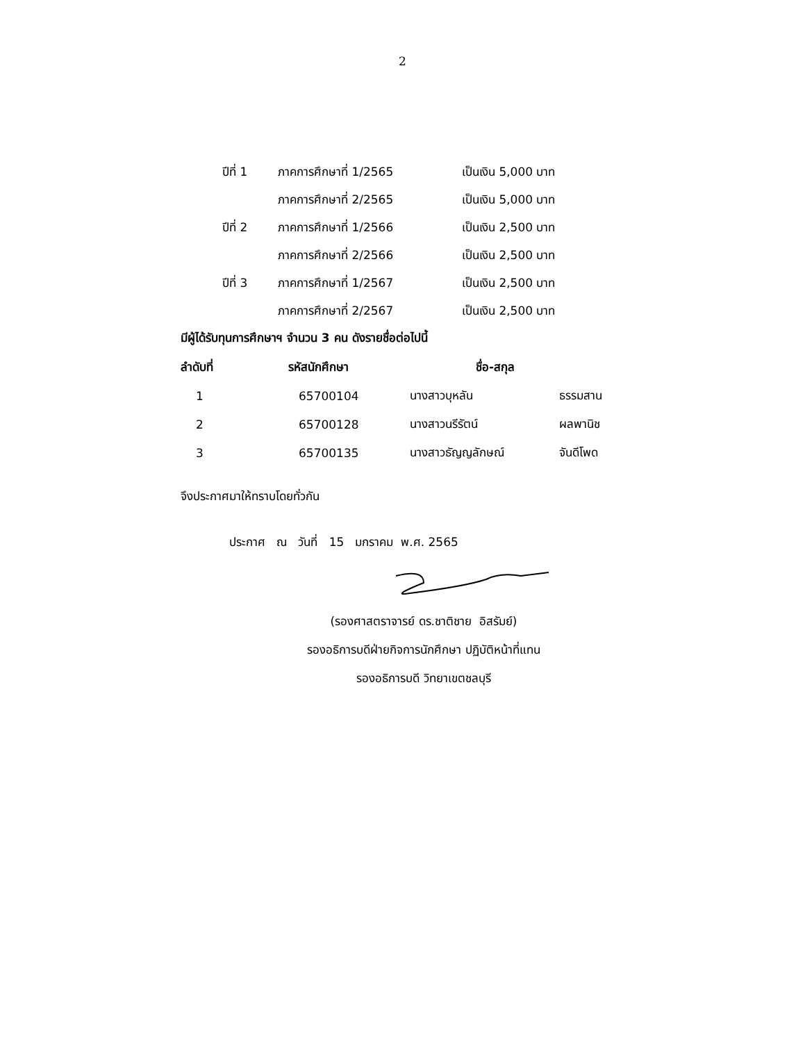2
| ปีที่ 1 | ภาคการศึกษาที่ 1/2565 | เป็นเงิน 5,000 บาท |
| | ภาคการศึกษาที่ 2/2565 | เป็นเงิน 5,000 บาท |
| ปีที่ 2 | ภาคการศึกษาที่ 1/2566 | เป็นเงิน 2,500 บาท |
| | ภาคการศึกษาที่ 2/2566 | เป็นเงิน 2,500 บาท |
| ปีที่ 3 | ภาคการศึกษาที่ 1/2567 | เป็นเงิน 2,500 บาท |
| | ภาคการศึกษาที่ 2/2567 | เป็นเงิน 2,500 บาท |
มีผู้ได้รับทุนการศึกษาฯ จำนวน 3 คน ดังรายชื่อต่อไปนี้
| ลำดับที่ | รหัสนักศึกษา | ชื่อ-สกุล | |
| --- | --- | --- | --- |
| 1 | 65700104 | นางสาวบุหลัน | ธรรมสาน |
| 2 | 65700128 | นางสาวนรีรัตน์ | ผลพานิช |
| 3 | 65700135 | นางสาวธัญญลักษณ์ | จันดีโพด |
จึงประกาศมาให้ทราบโดยทั่วกัน
ประกาศ ณ วันที่ 15 มกราคม พ.ศ. 2565
(รองศาสตราจารย์ ดร.ชาติชาย อิสรัมย์)
รองอธิการบดีฝ่ายกิจการนักศึกษา ปฏิบัติหน้าที่แทน
รองอธิการบดี วิทยาเขตชลบุรี